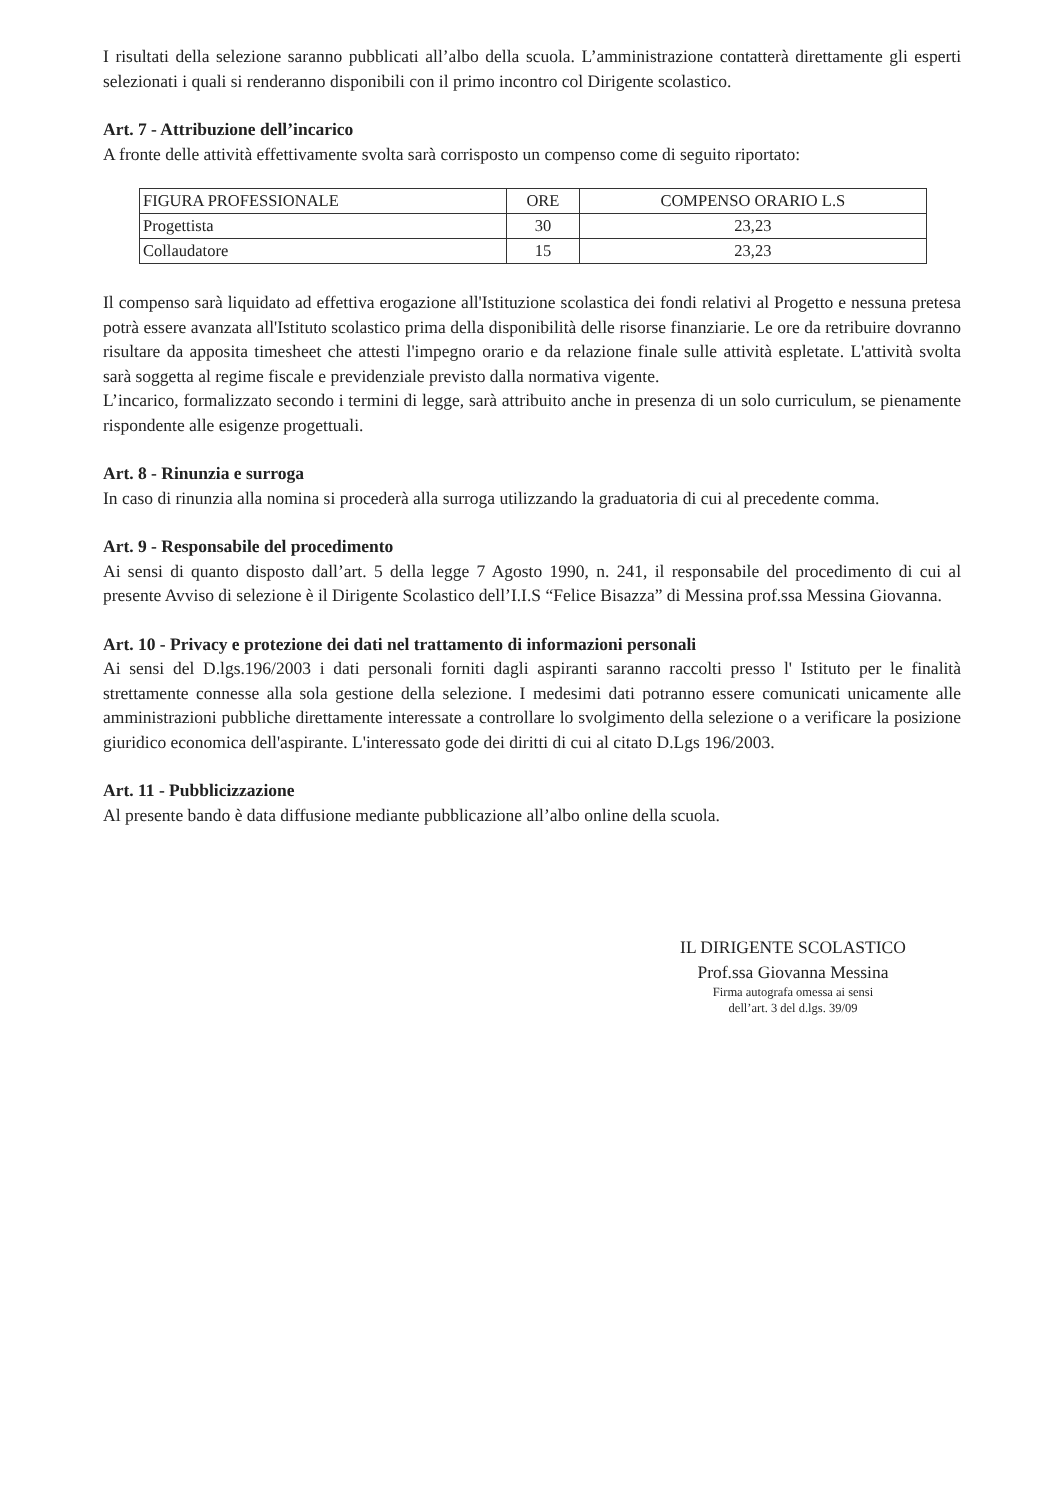I risultati della selezione saranno pubblicati all’albo della scuola. L’amministrazione contatterà direttamente gli esperti selezionati i quali si renderanno disponibili con il primo incontro col Dirigente scolastico.
Art. 7 - Attribuzione dell’incarico
A fronte delle attività effettivamente svolta sarà corrisposto un compenso come di seguito riportato:
| FIGURA PROFESSIONALE | ORE | COMPENSO ORARIO L.S |
| Progettista | 30 | 23,23 |
| Collaudatore | 15 | 23,23 |
Il compenso sarà liquidato ad effettiva erogazione all'Istituzione scolastica dei fondi relativi al Progetto e nessuna pretesa potrà essere avanzata all'Istituto scolastico prima della disponibilità delle risorse finanziarie. Le ore da retribuire dovranno risultare da apposita timesheet che attesti l'impegno orario e da relazione finale sulle attività espletate. L'attività svolta sarà soggetta al regime fiscale e previdenziale previsto dalla normativa vigente.
L’incarico, formalizzato secondo i termini di legge, sarà attribuito anche in presenza di un solo curriculum, se pienamente rispondente alle esigenze progettuali.
Art. 8 - Rinunzia e surroga
In caso di rinunzia alla nomina si procederà alla surroga utilizzando la graduatoria di cui al precedente comma.
Art. 9 - Responsabile del procedimento
Ai sensi di quanto disposto dall’art. 5 della legge 7 Agosto 1990, n. 241, il responsabile del procedimento di cui al presente Avviso di selezione è il Dirigente Scolastico dell’I.I.S “Felice Bisazza” di Messina prof.ssa Messina Giovanna.
Art. 10 - Privacy e protezione dei dati nel trattamento di informazioni personali
Ai sensi del D.lgs.196/2003 i dati personali forniti dagli aspiranti saranno raccolti presso l' Istituto per le finalità strettamente connesse alla sola gestione della selezione. I medesimi dati potranno essere comunicati unicamente alle amministrazioni pubbliche direttamente interessate a controllare lo svolgimento della selezione o a verificare la posizione giuridico economica dell'aspirante. L'interessato gode dei diritti di cui al citato D.Lgs 196/2003.
Art. 11 - Pubblicizzazione
Al presente bando è data diffusione mediante pubblicazione all’albo online della scuola.
IL DIRIGENTE SCOLASTICO
Prof.ssa Giovanna Messina
Firma autografa omessa ai sensi
dell’art. 3 del d.lgs. 39/09